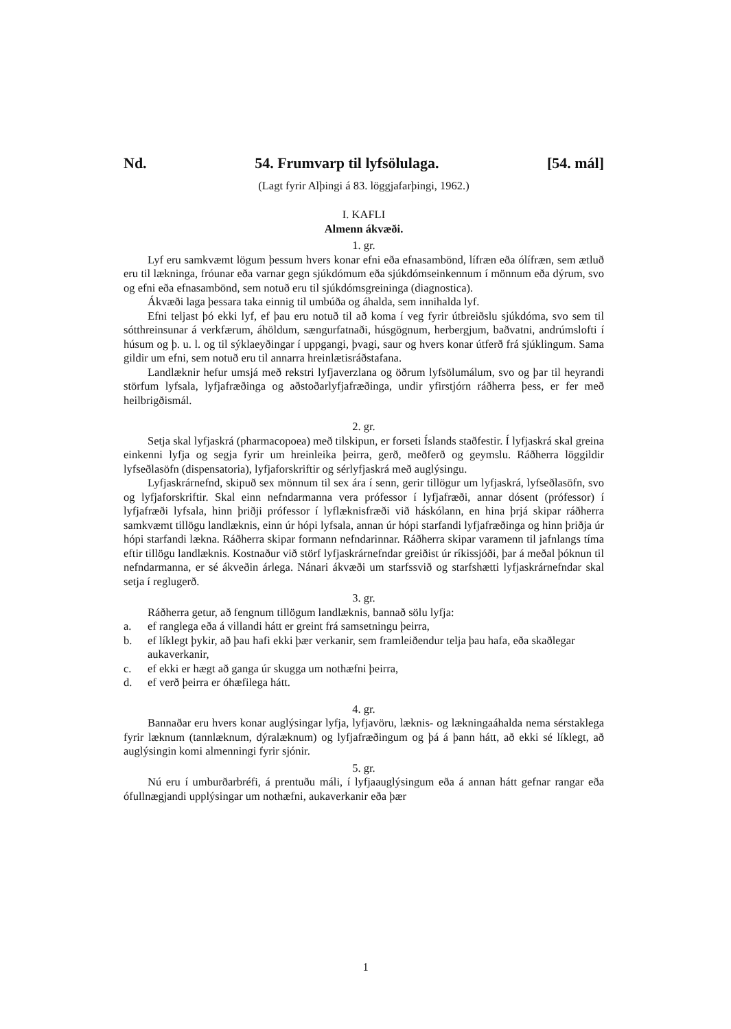Nd. 54. Frumvarp til lyfsölulaga. [54. mál]
(Lagt fyrir Alþingi á 83. löggjafarþingi, 1962.)
I. KAFLI
Almenn ákvæði.
1. gr.
Lyf eru samkvæmt lögum þessum hvers konar efni eða efnasambönd, lífræn eða ólífræn, sem ætluð eru til lækninga, fróunar eða varnar gegn sjúkdómum eða sjúkdómseinkennum í mönnum eða dýrum, svo og efni eða efnasambönd, sem notuð eru til sjúkdómsgreininga (diagnostica).
Ákvæði laga þessara taka einnig til umbúða og áhalda, sem innihalda lyf.
Efni teljast þó ekki lyf, ef þau eru notuð til að koma í veg fyrir útbreiðslu sjúkdóma, svo sem til sótthreinsunar á verkfærum, áhöldum, sængurfatnaði, húsgögnum, herbergjum, baðvatni, andrúmslofti í húsum og þ. u. l. og til sýklaeyðingar í uppgangi, þvagi, saur og hvers konar útferð frá sjúklingum. Sama gildir um efni, sem notuð eru til annarra hreinlætisráðstafana.
Landlæknir hefur umsjá með rekstri lyfjaverzlana og öðrum lyfsölumálum, svo og þar til heyrandi störfum lyfsala, lyfjafræðinga og aðstoðarlyfjafræðinga, undir yfirstjórn ráðherra þess, er fer með heilbrigðismál.
2. gr.
Setja skal lyfjaskrá (pharmacopoea) með tilskipun, er forseti Íslands staðfestir. Í lyfjaskrá skal greina einkenni lyfja og segja fyrir um hreinleika þeirra, gerð, meðferð og geymslu. Ráðherra löggildir lyfseðlasöfn (dispensatoria), lyfjaforskriftir og sérlyfjaskrá með auglýsingu.
Lyfjaskrárnefnd, skipuð sex mönnum til sex ára í senn, gerir tillögur um lyfjaskrá, lyfseðlasöfn, svo og lyfjaforskriftir. Skal einn nefndarmanna vera prófessor í lyfjafræði, annar dósent (prófessor) í lyfjafræði lyfsala, hinn þriðji prófessor í lyflæknisfræði við háskólann, en hina þrjá skipar ráðherra samkvæmt tillögu landlæknis, einn úr hópi lyfsala, annan úr hópi starfandi lyfjafræðinga og hinn þriðja úr hópi starfandi lækna. Ráðherra skipar formann nefndarinnar. Ráðherra skipar varamenn til jafnlangs tíma eftir tillögu landlæknis. Kostnaður við störf lyfjaskrárnefndar greiðist úr ríkissjóði, þar á meðal þóknun til nefndarmanna, er sé ákveðin árlega. Nánari ákvæði um starfssvið og starfshætti lyfjaskrárnefndar skal setja í reglugerð.
3. gr.
Ráðherra getur, að fengnum tillögum landlæknis, bannað sölu lyfja:
a. ef ranglega eða á villandi hátt er greint frá samsetningu þeirra,
b. ef líklegt þykir, að þau hafi ekki þær verkanir, sem framleiðendur telja þau hafa, eða skaðlegar aukaverkanir,
c. ef ekki er hægt að ganga úr skugga um nothæfni þeirra,
d. ef verð þeirra er óhæfilega hátt.
4. gr.
Bannaðar eru hvers konar auglýsingar lyfja, lyfjavöru, læknis- og lækningaáhalda nema sérstaklega fyrir læknum (tannlæknum, dýralæknum) og lyfjafræðingum og þá á þann hátt, að ekki sé líklegt, að auglýsingin komi almenningi fyrir sjónir.
5. gr.
Nú eru í umburðarbréfi, á prentuðu máli, í lyfjaauglýsingum eða á annan hátt gefnar rangar eða ófullnægjandi upplýsingar um nothæfni, aukaverkanir eða þær
1